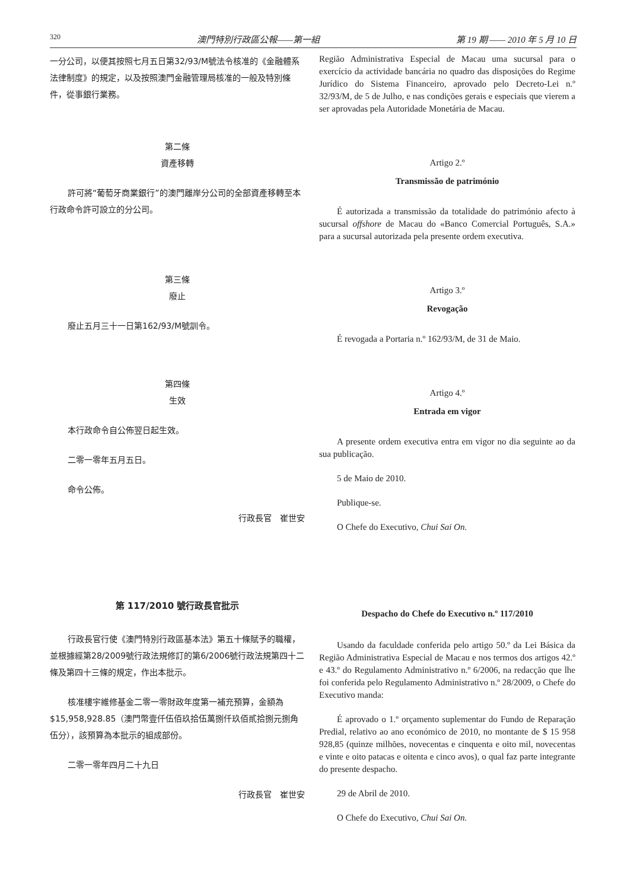320 澳門特別行政區公報——第一組 第 19 期 —— 2010 年 5 月 10 日
一分公司，以便其按照七月五日第32/93/M號法令核准的《金融體系法律制度》的規定，以及按照澳門金融管理局核准的一般及特別條件，從事銀行業務。
第二條
資產移轉
許可將“葡萄牙商業銀行”的澳門離岸分公司的全部資產移轉至本行政命令許可設立的分公司。
第三條
廢止
廢止五月三十一日第162/93/M號訓令。
第四條
生效
本行政命令自公佈翌日起生效。
二零一零年五月五日。
命令公佈。
行政長官　崔世安
第 117/2010 號行政長官批示
行政長官行使《澳門特別行政區基本法》第五十條賦予的職權，並根據經第28/2009號行政法規修訂的第6/2006號行政法規第四十二條及第四十三條的規定，作出本批示。
核准樓宇維修基金二零一零財政年度第一補充預算，金額為 $15,958,928.85（澳門幣壹仟伍佰玖拾伍萬捌仟玖佰貳拾捌元捌角伍分），該預算為本批示的組成部份。
二零一零年四月二十九日
行政長官　崔世安
Região Administrativa Especial de Macau uma sucursal para o exercício da actividade bancária no quadro das disposições do Regime Jurídico do Sistema Financeiro, aprovado pelo Decreto-Lei n.º 32/93/M, de 5 de Julho, e nas condições gerais e especiais que vierem a ser aprovadas pela Autoridade Monetária de Macau.
Artigo 2.º
Transmissão de património
É autorizada a transmissão da totalidade do património afecto à sucursal offshore de Macau do «Banco Comercial Português, S.A.» para a sucursal autorizada pela presente ordem executiva.
Artigo 3.º
Revogação
É revogada a Portaria n.º 162/93/M, de 31 de Maio.
Artigo 4.º
Entrada em vigor
A presente ordem executiva entra em vigor no dia seguinte ao da sua publicação.
5 de Maio de 2010.
Publique-se.
O Chefe do Executivo, Chui Sai On.
Despacho do Chefe do Executivo n.º 117/2010
Usando da faculdade conferida pelo artigo 50.º da Lei Básica da Região Administrativa Especial de Macau e nos termos dos artigos 42.º e 43.º do Regulamento Administrativo n.º 6/2006, na redacção que lhe foi conferida pelo Regulamento Administrativo n.º 28/2009, o Chefe do Executivo manda:
É aprovado o 1.º orçamento suplementar do Fundo de Reparação Predial, relativo ao ano económico de 2010, no montante de $ 15 958 928,85 (quinze milhões, novecentas e cinquenta e oito mil, novecentas e vinte e oito patacas e oitenta e cinco avos), o qual faz parte integrante do presente despacho.
29 de Abril de 2010.
O Chefe do Executivo, Chui Sai On.